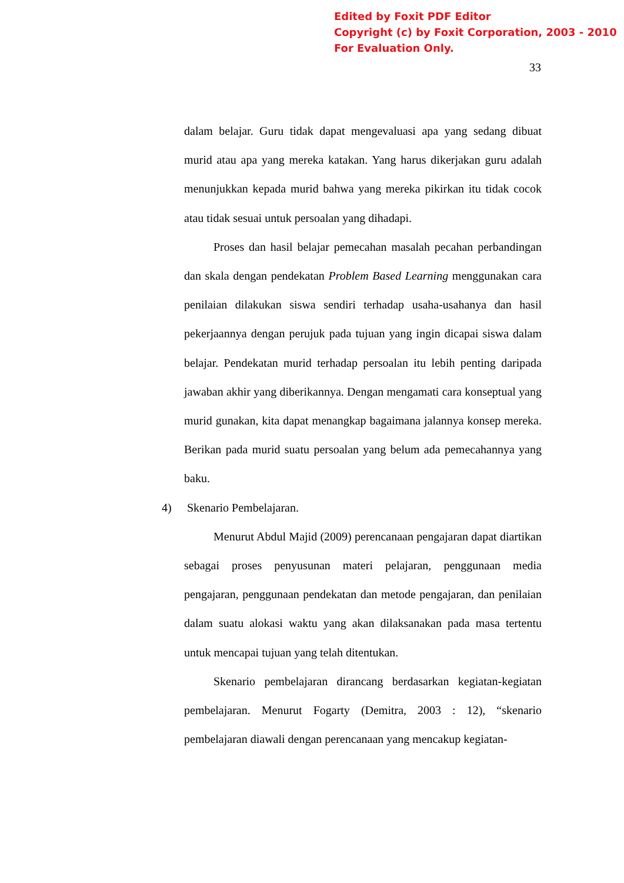Edited by Foxit PDF Editor
Copyright (c) by Foxit Corporation, 2003 - 2010
For Evaluation Only.
33
dalam belajar. Guru tidak dapat mengevaluasi apa yang sedang dibuat murid atau apa yang mereka katakan. Yang harus dikerjakan guru adalah menunjukkan kepada murid bahwa yang mereka pikirkan itu tidak cocok atau tidak sesuai untuk persoalan yang dihadapi.
Proses dan hasil belajar pemecahan masalah pecahan perbandingan dan skala dengan pendekatan Problem Based Learning menggunakan cara penilaian dilakukan siswa sendiri terhadap usaha-usahanya dan hasil pekerjaannya dengan perujuk pada tujuan yang ingin dicapai siswa dalam belajar. Pendekatan murid terhadap persoalan itu lebih penting daripada jawaban akhir yang diberikannya. Dengan mengamati cara konseptual yang murid gunakan, kita dapat menangkap bagaimana jalannya konsep mereka. Berikan pada murid suatu persoalan yang belum ada pemecahannya yang baku.
4) Skenario Pembelajaran.
Menurut Abdul Majid (2009) perencanaan pengajaran dapat diartikan sebagai proses penyusunan materi pelajaran, penggunaan media pengajaran, penggunaan pendekatan dan metode pengajaran, dan penilaian dalam suatu alokasi waktu yang akan dilaksanakan pada masa tertentu untuk mencapai tujuan yang telah ditentukan.
Skenario pembelajaran dirancang berdasarkan kegiatan-kegiatan pembelajaran. Menurut Fogarty (Demitra, 2003 : 12), “skenario pembelajaran diawali dengan perencanaan yang mencakup kegiatan-